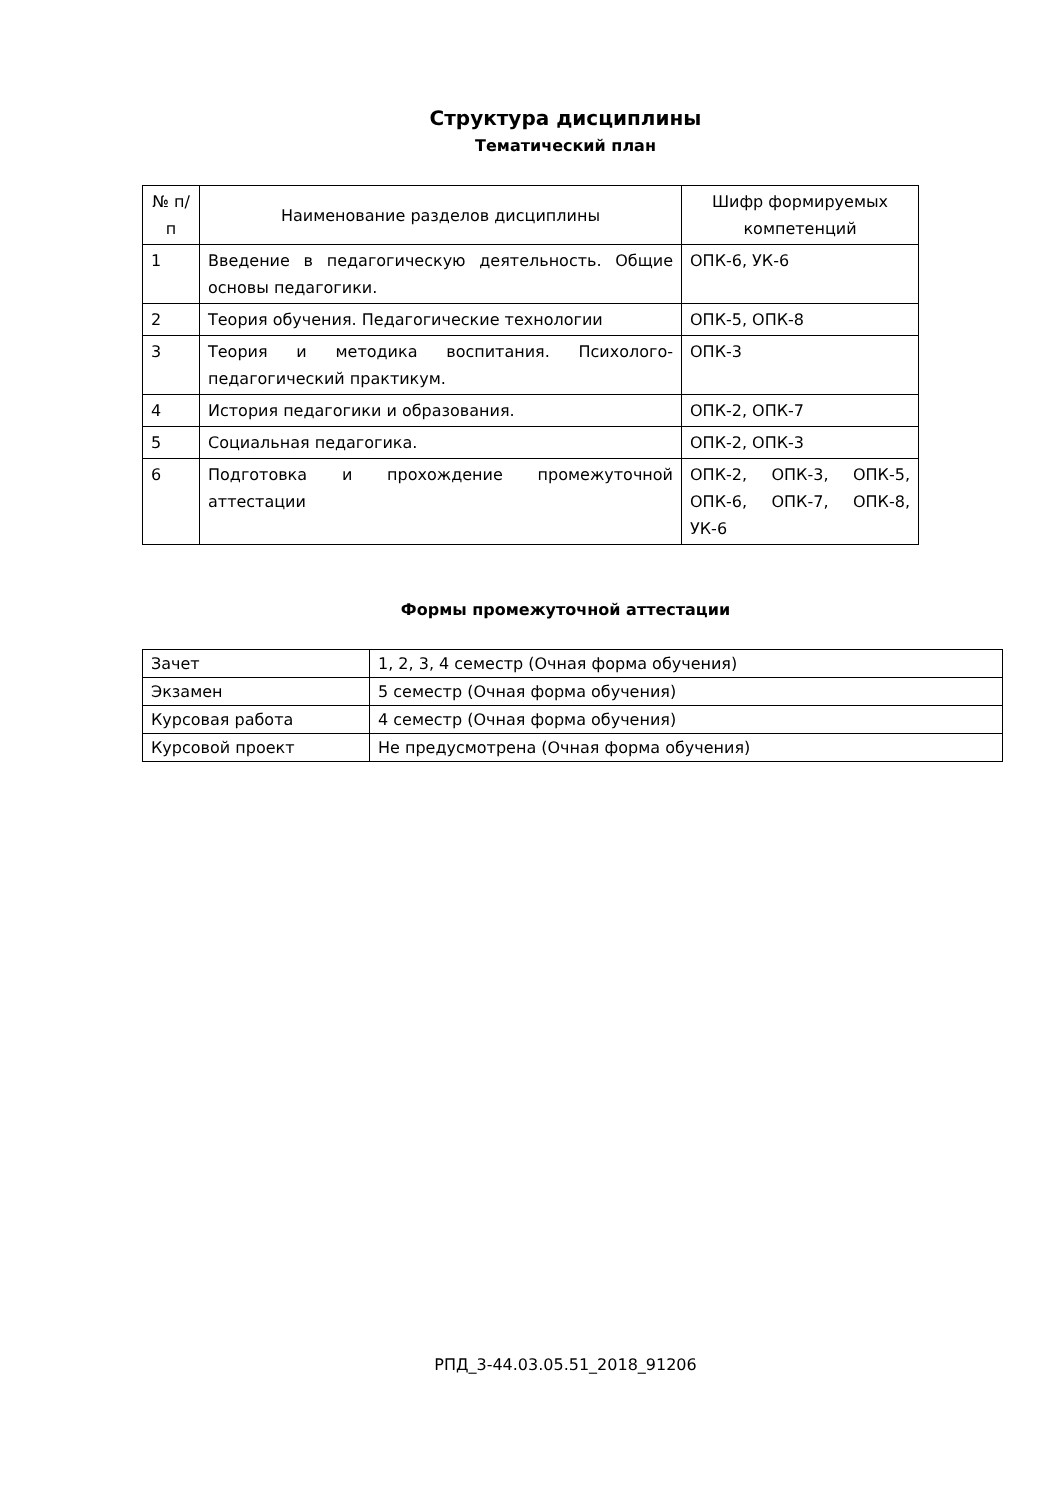Структура дисциплины
Тематический план
| № п/п | Наименование разделов дисциплины | Шифр формируемых компетенций |
| --- | --- | --- |
| 1 | Введение в педагогическую деятельность. Общие основы педагогики. | ОПК-6, УК-6 |
| 2 | Теория обучения. Педагогические технологии | ОПК-5, ОПК-8 |
| 3 | Теория и методика воспитания. Психолого-педагогический практикум. | ОПК-3 |
| 4 | История педагогики и образования. | ОПК-2, ОПК-7 |
| 5 | Социальная педагогика. | ОПК-2, ОПК-3 |
| 6 | Подготовка и прохождение промежуточной аттестации | ОПК-2, ОПК-3, ОПК-5, ОПК-6, ОПК-7, ОПК-8, УК-6 |
Формы промежуточной аттестации
| Зачет | 1, 2, 3, 4 семестр (Очная форма обучения) |
| Экзамен | 5 семестр (Очная форма обучения) |
| Курсовая работа | 4 семестр (Очная форма обучения) |
| Курсовой проект | Не предусмотрена (Очная форма обучения) |
РПД_3-44.03.05.51_2018_91206